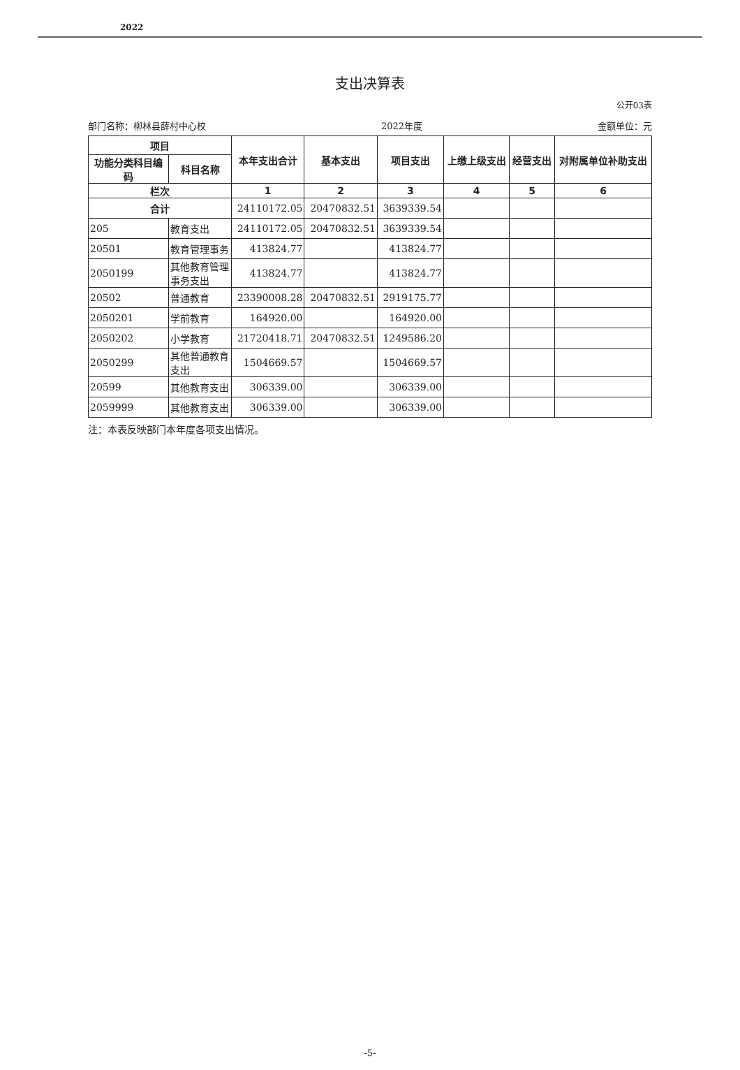2022
支出决算表
公开03表
部门名称：柳林县薛村中心校 2022年度 金额单位：元
| 项目 | | 本年支出合计 | 基本支出 | 项目支出 | 上缴上级支出 | 经营支出 | 对附属单位补助支出 |
| --- | --- | --- | --- | --- | --- | --- | --- |
| 功能分类科目编码 | 科目名称 | | | | | | |
| 栏次 | | 1 | 2 | 3 | 4 | 5 | 6 |
| 合计 | | 24110172.05 | 20470832.51 | 3639339.54 | | | |
| 205 | 教育支出 | 24110172.05 | 20470832.51 | 3639339.54 | | | |
| 20501 | 教育管理事务 | 413824.77 | | 413824.77 | | | |
| 2050199 | 其他教育管理事务支出 | 413824.77 | | 413824.77 | | | |
| 20502 | 普通教育 | 23390008.28 | 20470832.51 | 2919175.77 | | | |
| 2050201 | 学前教育 | 164920.00 | | 164920.00 | | | |
| 2050202 | 小学教育 | 21720418.71 | 20470832.51 | 1249586.20 | | | |
| 2050299 | 其他普通教育支出 | 1504669.57 | | 1504669.57 | | | |
| 20599 | 其他教育支出 | 306339.00 | | 306339.00 | | | |
| 2059999 | 其他教育支出 | 306339.00 | | 306339.00 | | | |
注：本表反映部门本年度各项支出情况。
-5-